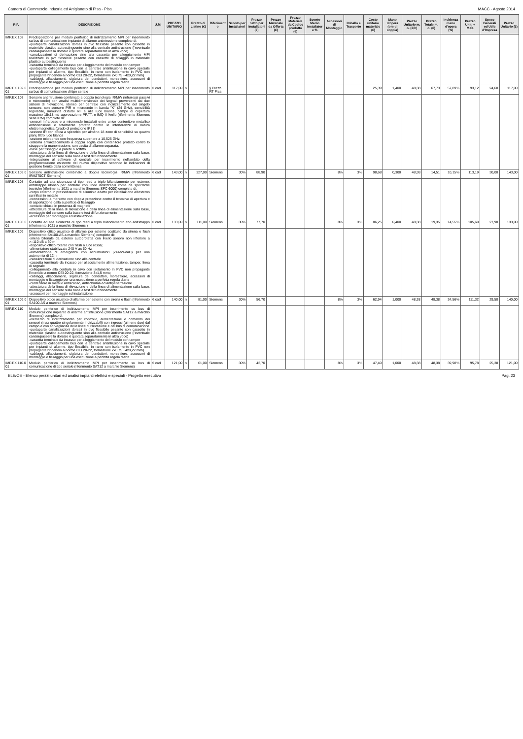Camera di Commercio Indusria ed Artigianato di Pisa - Pisa MACC - Agosto 2014
| RIF. | DESCRIZIONE | U.M. | PREZZO UNITARIO | | Prezzo di Listino (€) | Riferimento | Sconto per Installatori | Prezzo netto per Installatori (€) | Prezzo Materiale da Offerta (€) | Prezzo Materiale da Codice prodotto (€) | Sconto Medio Installatore % | Accessori di Montaggio | Imballo e Trasporto | Costo unitario materiale (€) | Mano d'opera (ore di coppia) | Prezzo Unitario m. o. (€/h) | Prezzo Totale m. o. (€) | Incidenza mano d'opera (%) | Prezzo Unit. + M.O. | Spese Generali ed Utile d'Impresa | Prezzo Unitario (€) |
| --- | --- | --- | --- | --- | --- | --- | --- | --- | --- | --- | --- | --- | --- | --- | --- | --- | --- | --- | --- | --- | --- |
| IMP.EX.102 | Predisposizione per modulo periferico di indirizzamento MPI per inserimento su bus di comunicazione impianto di allarme antintrusione completo di: -quotaparte canalizzazioni dorsali in pvc flessibile pesante con cassette in materiale plastico autoestinguente sino alla centrale antintrusione (l'eventuale canala/passerella dorsale è quotata separatamente in altra voce) -canalizzazioni di derivazione sino alla cassetta per alloggiamento MPI realizzate in pvc flessibile pesante con cassette di sfilaggio in materiale plastico autoestinguente -cassetta terminale da incasso per alloggiamento del modulo con tamper -quotaparte collegamento bus con la centrale antintrusione in cavo speciale per impianti di allarme, tipo flessibile, in rame con isolamento in PVC non propagante l'incendio a norme CEI 20-22, formazione 2x0,75 +4x0,22 mmq -cablaggi, allacciamenti, siglatura dei conduttori, morsettiere, accessori di montaggio e fissaggio per una esecuzione a perfetta regola d'arte | | | | | | | | | | | | | | | | | | | | |
| IMP.EX.102.001 | Predisposizione per modulo periferico di indirizzamento MPI per inserimento su bus di comunicazione di tipo seriale | € cad | 117,00 | n | | § Prezz. RT Pisa | | | | | | | | 25,39 | 1,400 | 48,38 | 67,73 | 57,89% | 93,12 | 24,68 | 117,00 |
| IMP.EX.103 | Sensore antintrusione combinato a doppia tecnologia IR/MW (infrarossi passivi e microonde) con analisi multidimensionale dei segnali provenienti dai due sistemi di rilevazione, idoneo per centrale con indirizzamento del singolo sensore, con sensore PIR e microonde in banda "K" (24 GHz), sensibilità regolabile, immunità disturbi RF e alla luce bianca, campo di copertura massimo 15x18 mt, approvazione PP.TT. e IMQ II livello (riferimento Siemens serie IRM) completo di: -sensori infrarosso e a microonde installati entro unico contenitore metallico anticorrosione e totalmente protetto contro le interferenze di natura elettromagnetica (grado di protezione IP31) -sezione IR con ottica a specchio per almeno 18 zone di sensibilità su quattro piani, filtro luce bianca -sezione microonde con frequenza superiore a 10,525 GHz -sistema antiaccecamento a doppia soglia con contenitore protetto contro lo strappo e la manomissione, con uscita di allarme separata. -base per fissaggio a parete o soffitto -attestatura della linea di rilevazione e della linea di alimentazione sulla base, montaggio del sensore sulla base e test di funzionamento -integrazione al software di centrale per inserimento nell'ambito della programmazione esistente del nuovo dispositivo secondo le indicazioni di gestione fornite dalla committenza | | | | | | | | | | | | | | | | | | | | |
| IMP.EX.103.001 | Sensore antintrusione combinato a doppia tecnologia IR/MW (riferimento IRM270CT Siemens) | € cad | 143,00 | n | 127,00 | Siemens | 30% | 88,90 | | | | 8% | 3% | 98,68 | 0,300 | 48,38 | 14,51 | 10,15% | 113,19 | 30,00 | 143,00 |
| IMP.EX.108 | Contatto ad alta sicurezza di tipo reed a triplo bilanciamento per esterno, antistrappo idoneo per centrale con linee indirizzabili come da specifiche tecniche (riferimento 1021 a marchio Siemens SPC 6000) completo di: -corpo esterno in pressofusione di alluminio adatto per installazione all'esterno su infissi in metallo -connessioni a morsetto con doppia protezione contro il tentativo di apertura e di asportazione dalla superficie di fissaggio -contatto chiuso in presenza di magnete -attestatura della linea di rilevazione e della linea di alimentazione sulla base, montaggio del sensore sulla base e test di funzionamento -accessori per montaggio ed installazione | | | | | | | | | | | | | | | | | | | | |
| IMP.EX.108.001 | Contatto ad alta sicurezza di tipo reed a triplo bilanciamento con antistrappo (riferimento 1021 a marchio Siemens ) | € cad | 133,00 | n | 111,00 | Siemens | 30% | 77,70 | | | | 8% | 3% | 86,25 | 0,400 | 48,38 | 19,35 | 14,55% | 105,60 | 27,98 | 133,00 |
| IMP.EX.109 | Dispositivo ottico acustico di allarme per esterno costituito da sirena e flash (riferimento SA100-AS a marchio Siemens) completo di: -sirena bitonale da esterno autoprotetta con livello sonoro non inferiore a >=110 dB a 30 m -dispositivo ottico rotante con flash a luce rossa; -alimentatore stabilizzato 240 V ac 50 Hz -alimentazione di emergenza con accumulatori (24A/24VAC) per una autonomia di 12 h -canalizzazioni di derivazione sino alla centrale -cassetta terminale da incasso per allacciamento alimentazione, tamper, linea di segnale -collegamento alla centrale in cavo con isolamento in PVC non propagante l'incendio a norme CEI 20-22, formazione 3x1,5 mmq -cablaggi, allacciamenti, siglatura dei conduttori, morsettiere, accessori di montaggio e fissaggio per una esecuzione a perfetta regola d'arte -contenitore in metallo antiscasso, antischiuma ed antipenetrazione -attestatura della linea di rilevazione e della linea di alimentazione sulla base, montaggio del sensore sulla base e test di funzionamento -accessori per montaggio ed installazione | | | | | | | | | | | | | | | | | | | | |
| IMP.EX.109.001 | Dispositivo ottico acustico di allarme per esterno con sirena e flash (riferimento SA100-AS a marchio Siemens) | € cad | 140,00 | n | 81,00 | Siemens | 30% | 56,70 | | | | 8% | 3% | 62,94 | 1,000 | 48,38 | 48,38 | 34,56% | 111,32 | 29,50 | 140,00 |
| IMP.EX.110 | Modulo periferico di indirizzamento MPI per inserimento su bus di comunicazione impianto di allarme antintrusione (riferimento SAT12 a marchio Siemens) completo di: -elemento di indirizzamento per controllo, alimentazione e comando dei sensori (max quattro singolarmente indirizzabili) con ingressi (almeno due) dal campo e con sorveglianza delle linee di rilevazione e del bus di comunicazione -quotaparte canalizzazioni dorsali in pvc flessibile pesante con cassette in materiale plastico autoestinguente sino alla centrale antintrusione (l'eventuale canala/passerella dorsale è quotata separatamente in altra voce) -cassetta terminale da incasso per alloggiamento del modulo con tamper -quotaparte collegamento bus con la centrale antintrusione in cavo speciale per impianti di allarme, tipo flessibile, in rame con isolamento in PVC non propagante l'incendio a norme CEI 20-22, formazione 2x0,75 +4x0,22 mmq -cablaggi, allacciamenti, siglatura dei conduttori, morsettiere, accessori di montaggio e fissaggio per una esecuzione a perfetta regola d'arte | | | | | | | | | | | | | | | | | | | | |
| IMP.EX.110.001 | Modulo periferico di indirizzamento MPI per inserimento su bus di comunicazione di tipo seriale (riferimento SAT12 a marchio Siemens) | € cad | 121,00 | n | 61,00 | Siemens | 30% | 42,70 | | | | 8% | 3% | 47,40 | 1,000 | 48,38 | 48,38 | 39,98% | 95,78 | 25,38 | 121,00 |
ELE/OE - Elenco prezzi unitari ed analisi impianti elettrici e speciali - Progetto esecutivo Pag. 23